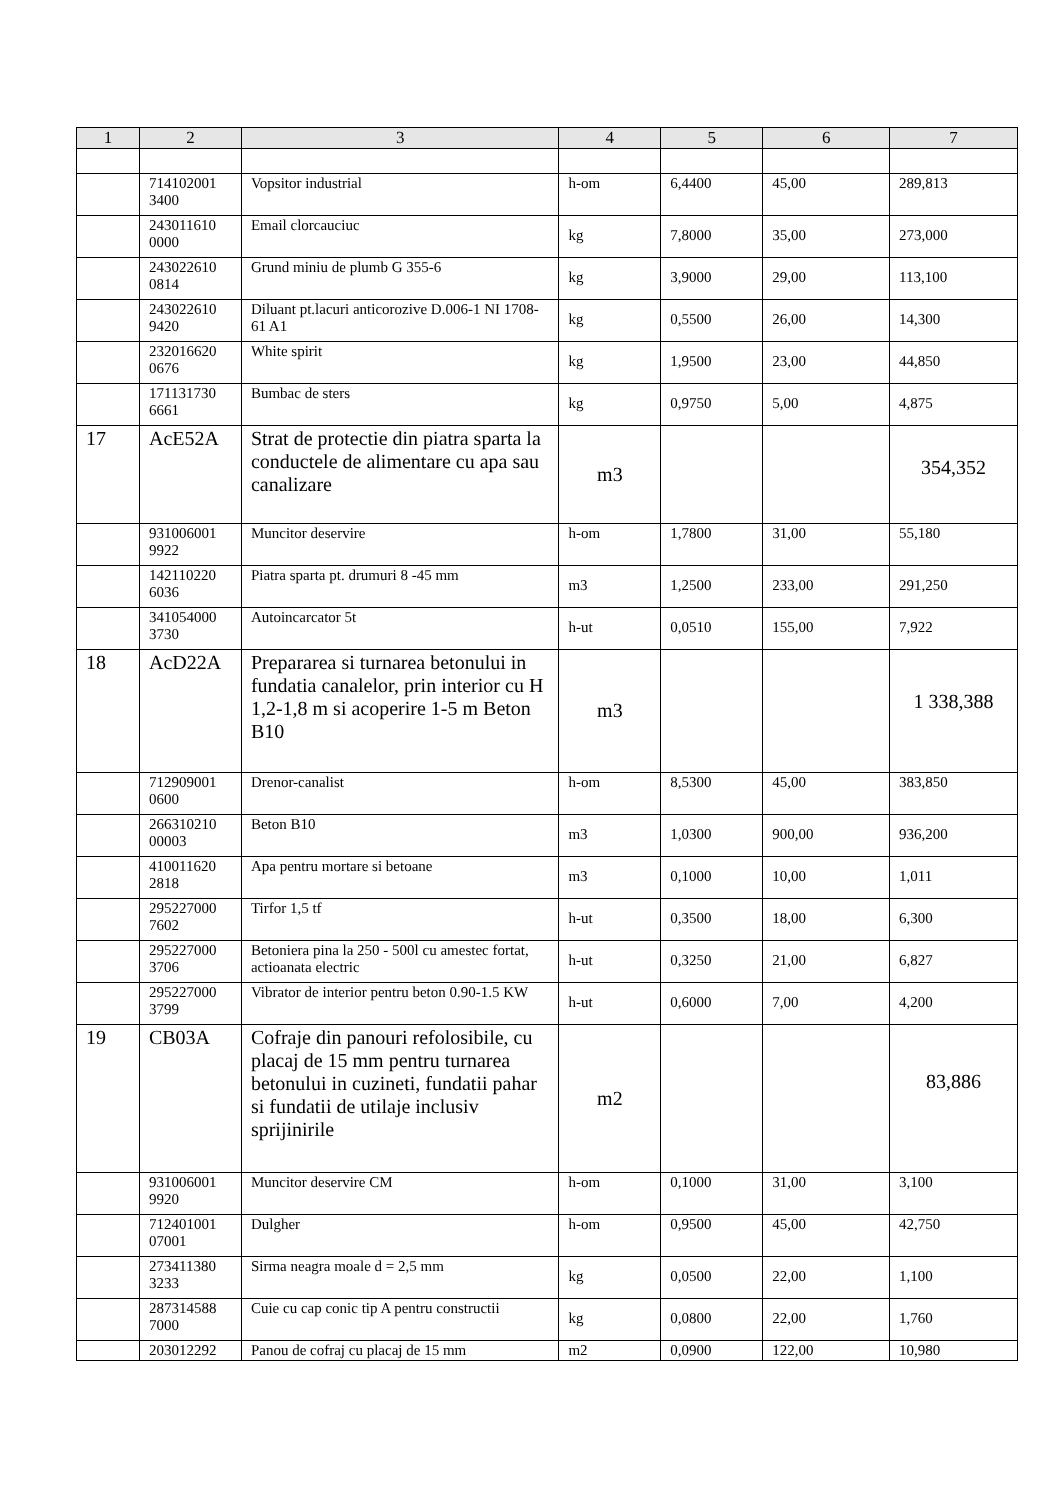| 1 | 2 | 3 | 4 | 5 | 6 | 7 |
| --- | --- | --- | --- | --- | --- | --- |
| | 714102001 3400 | Vopsitor industrial | h-om | 6,4400 | 45,00 | 289,813 |
| | 243011610 0000 | Email clorcauciuc | kg | 7,8000 | 35,00 | 273,000 |
| | 243022610 0814 | Grund miniu de plumb G 355-6 | kg | 3,9000 | 29,00 | 113,100 |
| | 243022610 9420 | Diluant pt.lacuri anticorozive D.006-1 NI 1708-61 A1 | kg | 0,5500 | 26,00 | 14,300 |
| | 232016620 0676 | White spirit | kg | 1,9500 | 23,00 | 44,850 |
| | 171131730 6661 | Bumbac de sters | kg | 0,9750 | 5,00 | 4,875 |
| 17 | AcE52A | Strat de protectie din piatra sparta la conductele de alimentare cu apa sau canalizare | m3 | | | 354,352 |
| | 931006001 9922 | Muncitor deservire | h-om | 1,7800 | 31,00 | 55,180 |
| | 142110220 6036 | Piatra sparta pt. drumuri 8 -45 mm | m3 | 1,2500 | 233,00 | 291,250 |
| | 341054000 3730 | Autoincarcator 5t | h-ut | 0,0510 | 155,00 | 7,922 |
| 18 | AcD22A | Prepararea si turnarea betonului in fundatia canalelor, prin interior cu H 1,2-1,8 m si acoperire 1-5 m Beton B10 | m3 | | | 1 338,388 |
| | 712909001 0600 | Drenor-canalist | h-om | 8,5300 | 45,00 | 383,850 |
| | 266310210 00003 | Beton B10 | m3 | 1,0300 | 900,00 | 936,200 |
| | 410011620 2818 | Apa pentru mortare si betoane | m3 | 0,1000 | 10,00 | 1,011 |
| | 295227000 7602 | Tirfor 1,5 tf | h-ut | 0,3500 | 18,00 | 6,300 |
| | 295227000 3706 | Betoniera pina la 250 - 500l cu amestec fortat, actioanata electric | h-ut | 0,3250 | 21,00 | 6,827 |
| | 295227000 3799 | Vibrator de interior pentru beton 0.90-1.5 KW | h-ut | 0,6000 | 7,00 | 4,200 |
| 19 | CB03A | Cofraje din panouri refolosibile, cu placaj de 15 mm pentru turnarea betonului in cuzineti, fundatii pahar si fundatii de utilaje inclusiv sprijinirile | m2 | | | 83,886 |
| | 931006001 9920 | Muncitor deservire CM | h-om | 0,1000 | 31,00 | 3,100 |
| | 712401001 07001 | Dulgher | h-om | 0,9500 | 45,00 | 42,750 |
| | 273411380 3233 | Sirma neagra moale d = 2,5 mm | kg | 0,0500 | 22,00 | 1,100 |
| | 287314588 7000 | Cuie cu cap conic tip A pentru constructii | kg | 0,0800 | 22,00 | 1,760 |
| | 203012292 | Panou de cofraj cu placaj de 15 mm | m2 | 0,0900 | 122,00 | 10,980 |